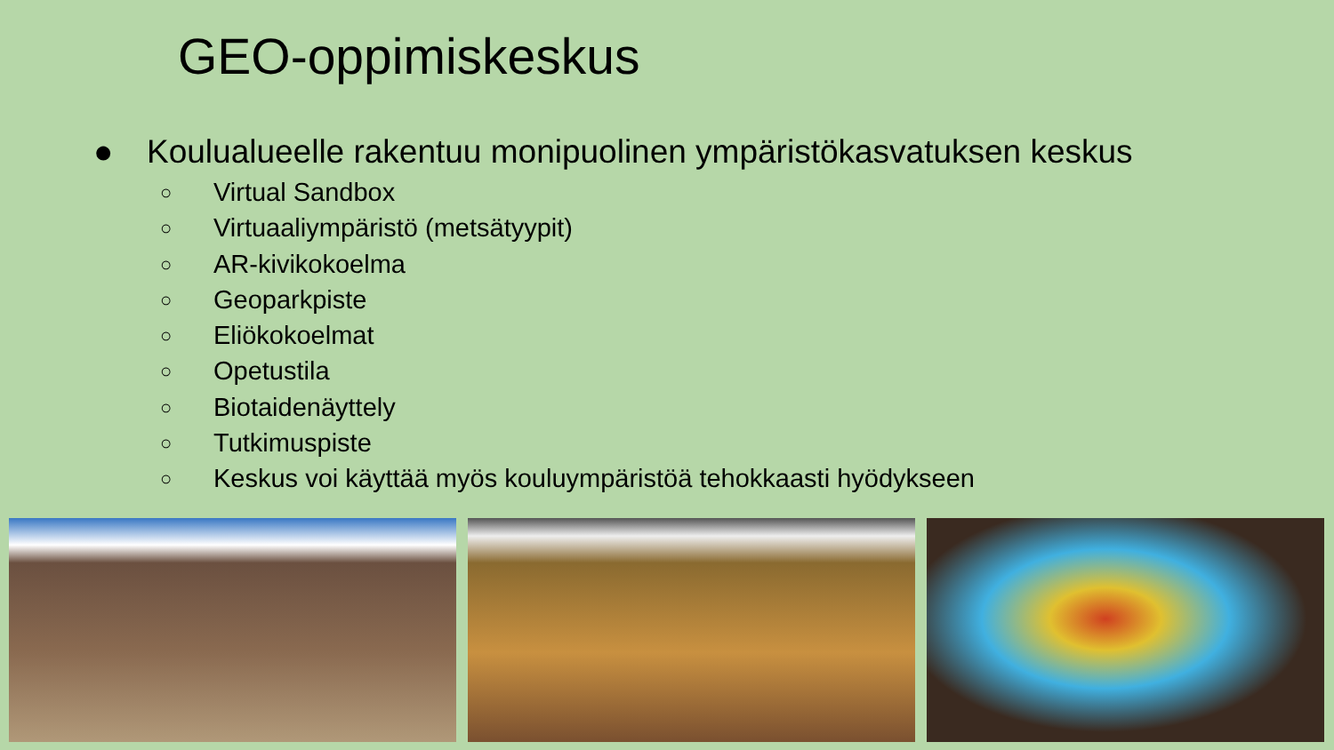GEO-oppimiskeskus
● Koulualueelle rakentuu monipuolinen ympäristökasvatuksen keskus
○ Virtual Sandbox
○ Virtuaaliympäristö (metsätyypit)
○ AR-kivikokoelma
○ Geoparkpiste
○ Eliökokoelmat
○ Opetustila
○ Biotaidenäyttely
○ Tutkimuspiste
○ Keskus voi käyttää myös kouluympäristöä tehokkaasti hyödykseen